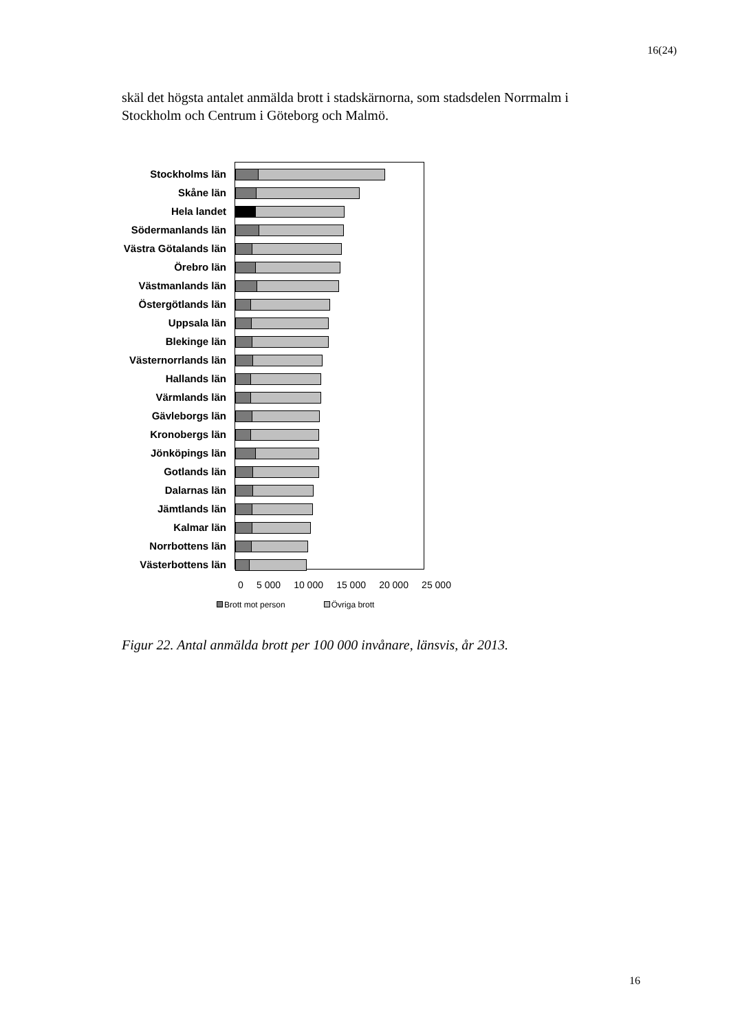16(24)
skäl det högsta antalet anmälda brott i stadskärnorna, som stadsdelen Norrmalm i Stockholm och Centrum i Göteborg och Malmö.
Stockholms län
Skåne län
Hela landet
Södermanlands län
Västra Götalands län
Örebro län
Västmanlands län
Östergötlands län
Uppsala län
Blekinge län
Västernorrlands län
Hallands län
Värmlands län
Gävleborgs län
Kronobergs län
Jönköpings län
Gotlands län
Dalarnas län
Jämtlands län
Kalmar län
Norrbottens län
Västerbottens län
0 5 000 10 000 15 000 20 000 25 000
Brott mot person Övriga brott
Figur 22. Antal anmälda brott per 100 000 invånare, länsvis, år 2013.
16